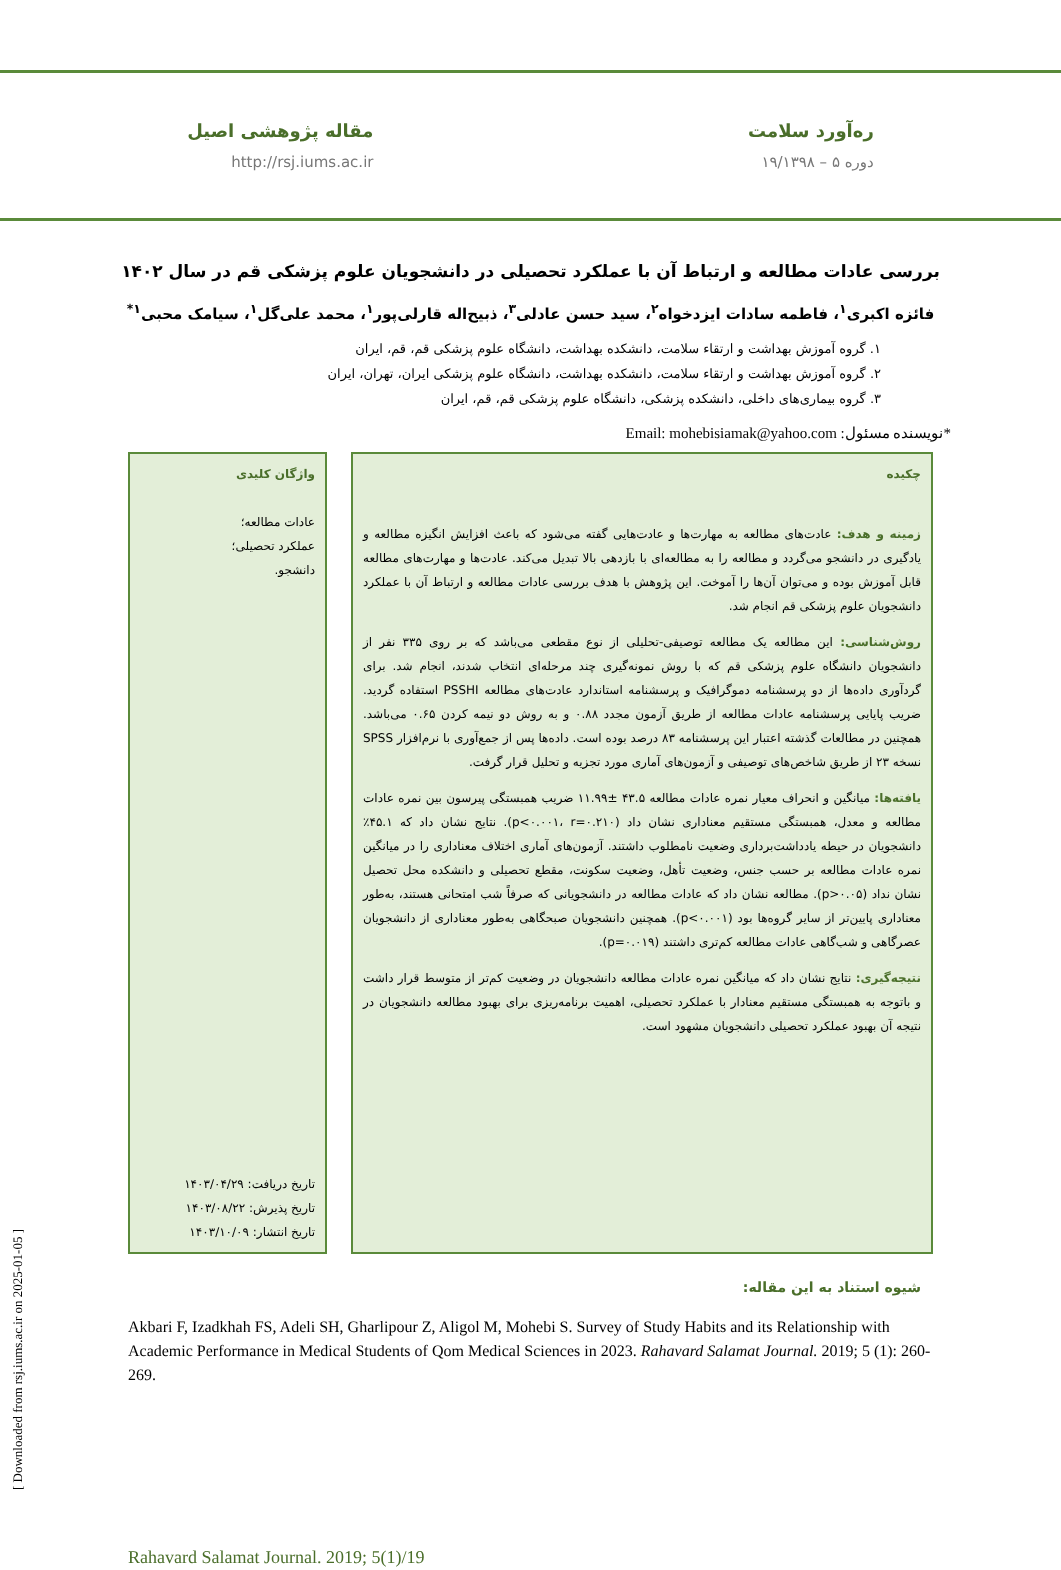ره‌آورد سلامت
دوره ۵ – ۱۹/۱۳۹۸
مقاله پژوهشی اصیل
http://rsj.iums.ac.ir
بررسی عادات مطالعه و ارتباط آن با عملکرد تحصیلی در دانشجویان علوم پزشکی قم در سال ۱۴۰۲
فائزه اکبری<sup>۱</sup>، فاطمه سادات ایزدخواه<sup>۲</sup>، سید حسن عادلی<sup>۳</sup>، ذبیح‌اله قارلی‌پور<sup>۱</sup>، محمد علی‌گل<sup>۱</sup>، سیامک محبی<sup>۱*</sup>
۱. گروه آموزش بهداشت و ارتقاء سلامت، دانشکده بهداشت، دانشگاه علوم پزشکی قم، قم، ایران
۲. گروه آموزش بهداشت و ارتقاء سلامت، دانشکده بهداشت، دانشگاه علوم پزشکی ایران، تهران، ایران
۳. گروه بیماری‌های داخلی، دانشکده پزشکی، دانشگاه علوم پزشکی قم، قم، ایران
Email: mohebisiamak@yahoo.com *نویسنده مسئول:
چکیده
زمینه و هدف: عادت‌های مطالعه به مهارت‌ها و عادت‌هایی گفته می‌شود که باعث افزایش انگیزه مطالعه و یادگیری در دانشجو می‌گردد و مطالعه را به مطالعه‌ای با بازدهی بالا تبدیل می‌کند. عادت‌ها و مهارت‌های مطالعه قابل آموزش بوده و می‌توان آن‌ها را آموخت. این پژوهش با هدف بررسی عادات مطالعه و ارتباط آن با عملکرد دانشجویان علوم پزشکی قم انجام شد.
روش‌شناسی: این مطالعه یک مطالعه توصیفی-تحلیلی از نوع مقطعی می‌باشد که بر روی ۳۳۵ نفر از دانشجویان دانشگاه علوم پزشکی قم که با روش نمونه‌گیری چند مرحله‌ای انتخاب شدند، انجام شد. برای گردآوری داده‌ها از دو پرسشنامه دموگرافیک و پرسشنامه استاندارد عادت‌های مطالعه PSSHI استفاده گردید. ضریب پایایی پرسشنامه عادات مطالعه از طریق آزمون مجدد ۰.۸۸ و به روش دو نیمه کردن ۰.۶۵ می‌باشد. همچنین در مطالعات گذشته اعتبار این پرسشنامه ۸۳ درصد بوده است. داده‌ها پس از جمع‌آوری با نرم‌افزار SPSS نسخه ۲۳ از طریق شاخص‌های توصیفی و آزمون‌های آماری مورد تجزیه و تحلیل قرار گرفت.
یافته‌ها: میانگین و انحراف معیار نمره عادات مطالعه ۴۳.۵ ±۱۱.۹۹ ضریب همبستگی پیرسون بین نمره عادات مطالعه و معدل، همبستگی مستقیم معناداری نشان داد (p<۰.۰۰۱، r=۰.۲۱۰). نتایج نشان داد که ۴۵.۱٪ دانشجویان در حیطه یادداشت‌برداری وضعیت نامطلوب داشتند. آزمون‌های آماری اختلاف معناداری را در میانگین نمره عادات مطالعه بر حسب جنس، وضعیت تأهل، وضعیت سکونت، مقطع تحصیلی و دانشکده محل تحصیل نشان نداد (p>۰.۰۵). مطالعه نشان داد که عادات مطالعه در دانشجویانی که صرفاً شب امتحانی هستند، به‌طور معناداری پایین‌تر از سایر گروه‌ها بود (p<۰.۰۰۱). همچنین دانشجویان صبحگاهی به‌طور معناداری از دانشجویان عصرگاهی و شب‌گاهی عادات مطالعه کم‌تری داشتند (p=۰.۰۱۹).
نتیجه‌گیری: نتایج نشان داد که میانگین نمره عادات مطالعه دانشجویان در وضعیت کم‌تر از متوسط قرار داشت و باتوجه به همبستگی مستقیم معنادار با عملکرد تحصیلی، اهمیت برنامه‌ریزی برای بهبود مطالعه دانشجویان در نتیجه آن بهبود عملکرد تحصیلی دانشجویان مشهود است.
واژگان کلیدی
عادات مطالعه؛
عملکرد تحصیلی؛
دانشجو.
تاریخ دریافت: ۱۴۰۳/۰۴/۲۹
تاریخ پذیرش: ۱۴۰۳/۰۸/۲۲
تاریخ انتشار: ۱۴۰۳/۱۰/۰۹
شیوه استناد به این مقاله:
Akbari F, Izadkhah FS, Adeli SH, Gharlipour Z, Aligol M, Mohebi S. Survey of Study Habits and its Relationship with Academic Performance in Medical Students of Qom Medical Sciences in 2023. Rahavard Salamat Journal. 2019; 5 (1): 260-269.
Rahavard Salamat Journal. 2019; 5(1)/19
[ Downloaded from rsj.iums.ac.ir on 2025-01-05 ]